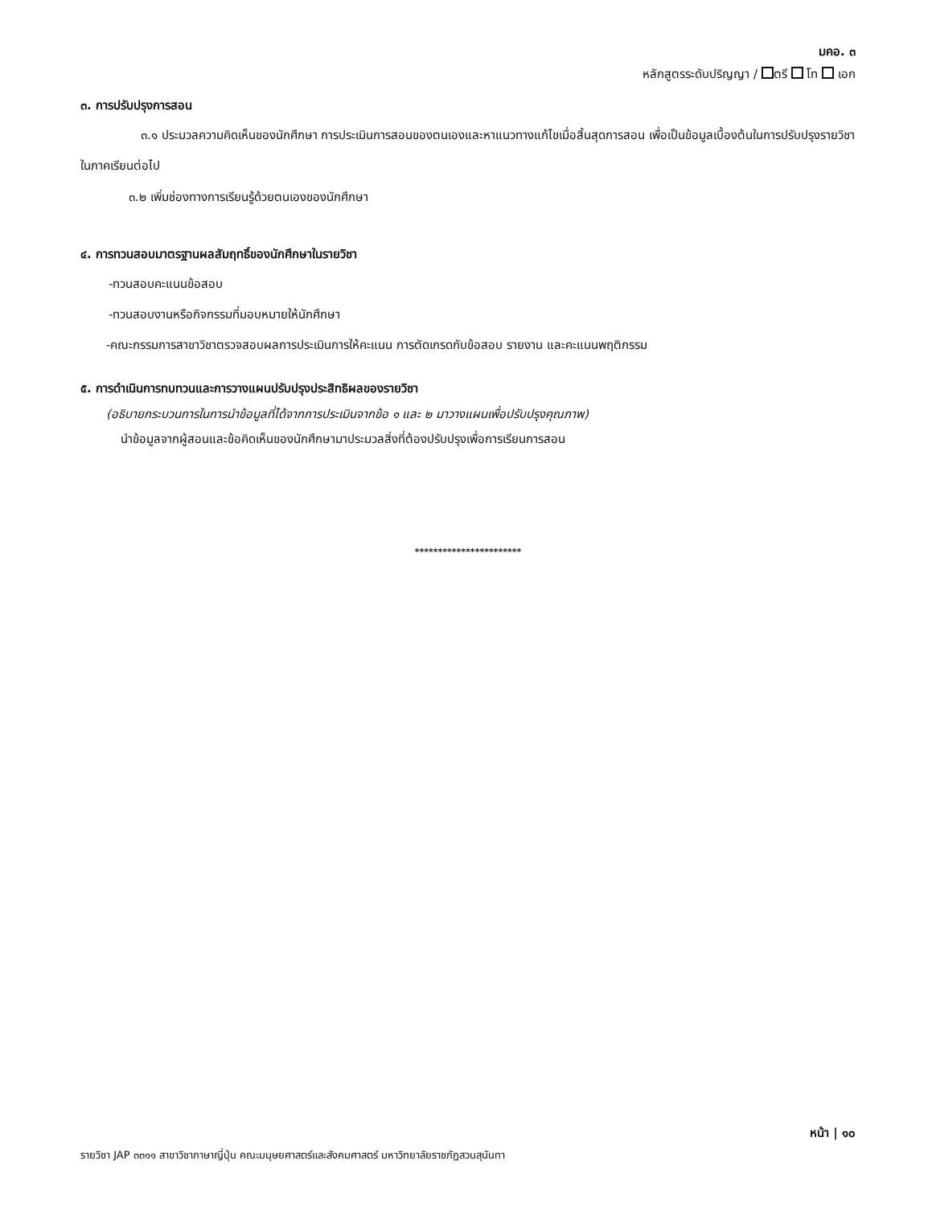มคอ. ๓
หลักสูตรระดับปริญญา / ตรี โท เอก
๓. การปรับปรุงการสอน
๓.๑ ประมวลความคิดเห็นของนักศึกษา การประเมินการสอนของตนเองและหาแนวทางแก้ไขเมื่อสิ้นสุดการสอน เพื่อเป็นข้อมูลเบื้องต้นในการปรับปรุงรายวิชาในภาคเรียนต่อไป
๓.๒ เพิ่มช่องทางการเรียนรู้ด้วยตนเองของนักศึกษา
๔. การทวนสอบมาตรฐานผลสัมฤทธิ์ของนักศึกษาในรายวิชา
-ทวนสอบคะแนนข้อสอบ
-ทวนสอบงานหรือกิจกรรมที่มอบหมายให้นักศึกษา
-คณะกรรมการสาขาวิชาตรวจสอบผลการประเมินการให้คะแนน การตัดเกรดกับข้อสอบ รายงาน และคะแนนพฤติกรรม
๕. การดำเนินการทบทวนและการวางแผนปรับปรุงประสิทธิผลของรายวิชา
(อธิบายกระบวนการในการนำข้อมูลที่ได้จากการประเมินจากข้อ ๑ และ ๒ มาวางแผนเพื่อปรับปรุงคุณภาพ)
นำข้อมูลจากผู้สอนและข้อคิดเห็นของนักศึกษามาประมวลสิ่งที่ต้องปรับปรุงเพื่อการเรียนการสอน
***********************
หน้า | ๑๐
รายวิชา JAP ๓๓๑๑ สาขาวิชาภาษาญี่ปุ่น คณะมนุษยศาสตร์และสังคมศาสตร์ มหาวิทยาลัยราชภัฏสวนสุนันทา